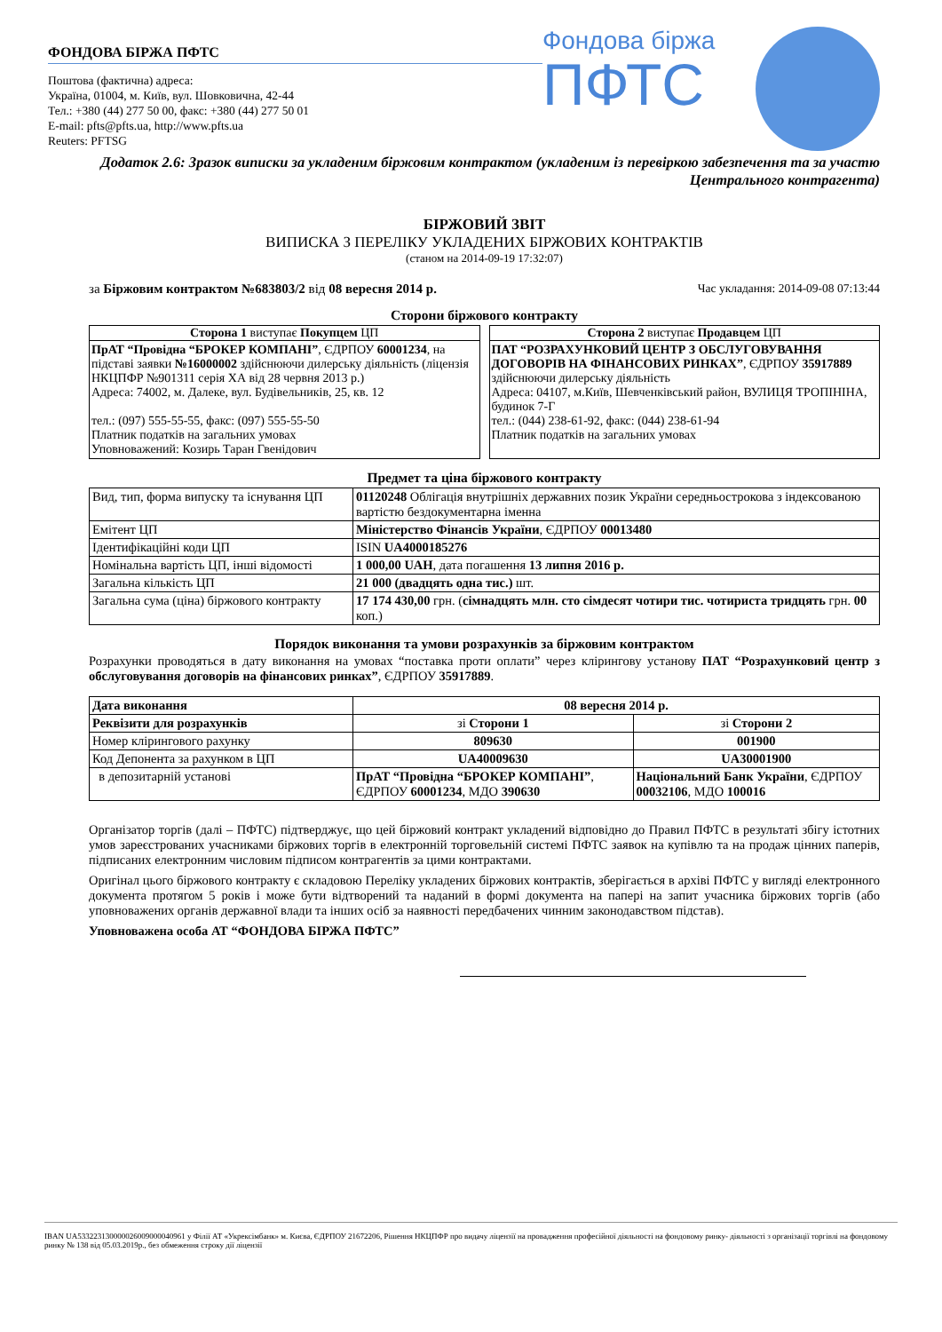ФОНДОВА БІРЖА ПФТС
Поштова (фактична) адреса:
Україна, 01004, м. Київ, вул. Шовковична, 42-44
Тел.: +380 (44) 277 50 00, факс: +380 (44) 277 50 01
E-mail: pfts@pfts.ua, http://www.pfts.ua
Reuters: PFTSG
Фондова біржа
ПФТС
Додаток 2.6: Зразок виписки за укладеним біржовим контрактом (укладеним із перевіркою забезпечення та за участю Центрального контрагента)
БІРЖОВИЙ ЗВІТ
ВИПИСКА З ПЕРЕЛІКУ УКЛАДЕНИХ БІРЖОВИХ КОНТРАКТІВ
(станом на 2014-09-19 17:32:07)
за Біржовим контрактом №683803/2 від 08 вересня 2014 р. Час укладання: 2014-09-08 07:13:44
Сторони біржового контракту
Сторона 1 виступає Покупцем ЦП
ПрАТ “Провідна “БРОКЕР КОМПАНІ”, ЄДРПОУ 60001234, на підставі заявки №16000002 здійснюючи дилерську діяльність (ліцензія НКЦПФР №901311 серія ХА від 28 червня 2013 р.)
Адреса: 74002, м. Далеке, вул. Будівельників, 25, кв. 12
тел.: (097) 555-55-55, факс: (097) 555-55-50
Платник податків на загальних умовах
Уповноважений: Козирь Таран Гвенідович
Сторона 2 виступає Продавцем ЦП
ПАТ “РОЗРАХУНКОВИЙ ЦЕНТР З ОБСЛУГОВУВАННЯ ДОГОВОРІВ НА ФІНАНСОВИХ РИНКАХ”, ЄДРПОУ 35917889 здійснюючи дилерську діяльність
Адреса: 04107, м.Київ, Шевченківський район, ВУЛИЦЯ ТРОПІНІНА, будинок 7-Г
тел.: (044) 238-61-92, факс: (044) 238-61-94
Платник податків на загальних умовах
Предмет та ціна біржового контракту
| Вид, тип, форма випуску та існування ЦП | 01120248 Облігація внутрішніх державних позик України середньострокова з індексованою вартістю бездокументарна іменна |
| Емітент ЦП | Міністерство Фінансів України , ЄДРПОУ 00013480 |
| Ідентифікаційні коди ЦП | ISIN UA4000185276 |
| Номінальна вартість ЦП, інші відомості | 1 000,00 UAH , дата погашення 13 липня 2016 р. |
| Загальна кількість ЦП | 21 000 (двадцять одна тис.) шт. |
| Загальна сума (ціна) біржового контракту | 17 174 430,00 грн. ( сімнадцять млн. сто сімдесят чотири тис. чотириста тридцять грн. 00 коп.) |
Порядок виконання та умови розрахунків за біржовим контрактом
Розрахунки проводяться в дату виконання на умовах “поставка проти оплати” через клірингову установу ПАТ “Розрахунковий центр з обслуговування договорів на фінансових ринках”, ЄДРПОУ 35917889.
| Дата виконання | 08 вересня 2014 р. | |
| --- | --- | --- |
| Реквізити для розрахунків | зі Сторони 1 | зі Сторони 2 |
| Номер клірингового рахунку | 809630 | 001900 |
| Код Депонента за рахунком в ЦП | UA40009630 | UA30001900 |
| в депозитарній установі | ПрАТ “Провідна “БРОКЕР КОМПАНІ” , ЄДРПОУ 60001234 , МДО 390630 | Національний Банк України , ЄДРПОУ 00032106 , МДО 100016 |
Організатор торгів (далі – ПФТС) підтверджує, що цей біржовий контракт укладений відповідно до Правил ПФТС в результаті збігу істотних умов зареєстрованих учасниками біржових торгів в електронній торговельній системі ПФТС заявок на купівлю та на продаж цінних паперів, підписаних електронним числовим підписом контрагентів за цими контрактами.
Оригінал цього біржового контракту є складовою Переліку укладених біржових контрактів, зберігається в архіві ПФТС у вигляді електронного документа протягом 5 років і може бути відтворений та наданий в формі документа на папері на запит учасника біржових торгів (або уповноважених органів державної влади та інших осіб за наявності передбачених чинним законодавством підстав).
Уповноважена особа АТ “ФОНДОВА БІРЖА ПФТС”
IBAN UA533223130000026009000040961 у Філії АТ «Укрексімбанк» м. Києва, ЄДРПОУ 21672206, Рішення НКЦПФР про видачу ліцензії на провадження професійної діяльності на фондовому ринку- діяльності з організації торгівлі на фондовому ринку № 138 від 05.03.2019р., без обмеження строку дії ліцензії